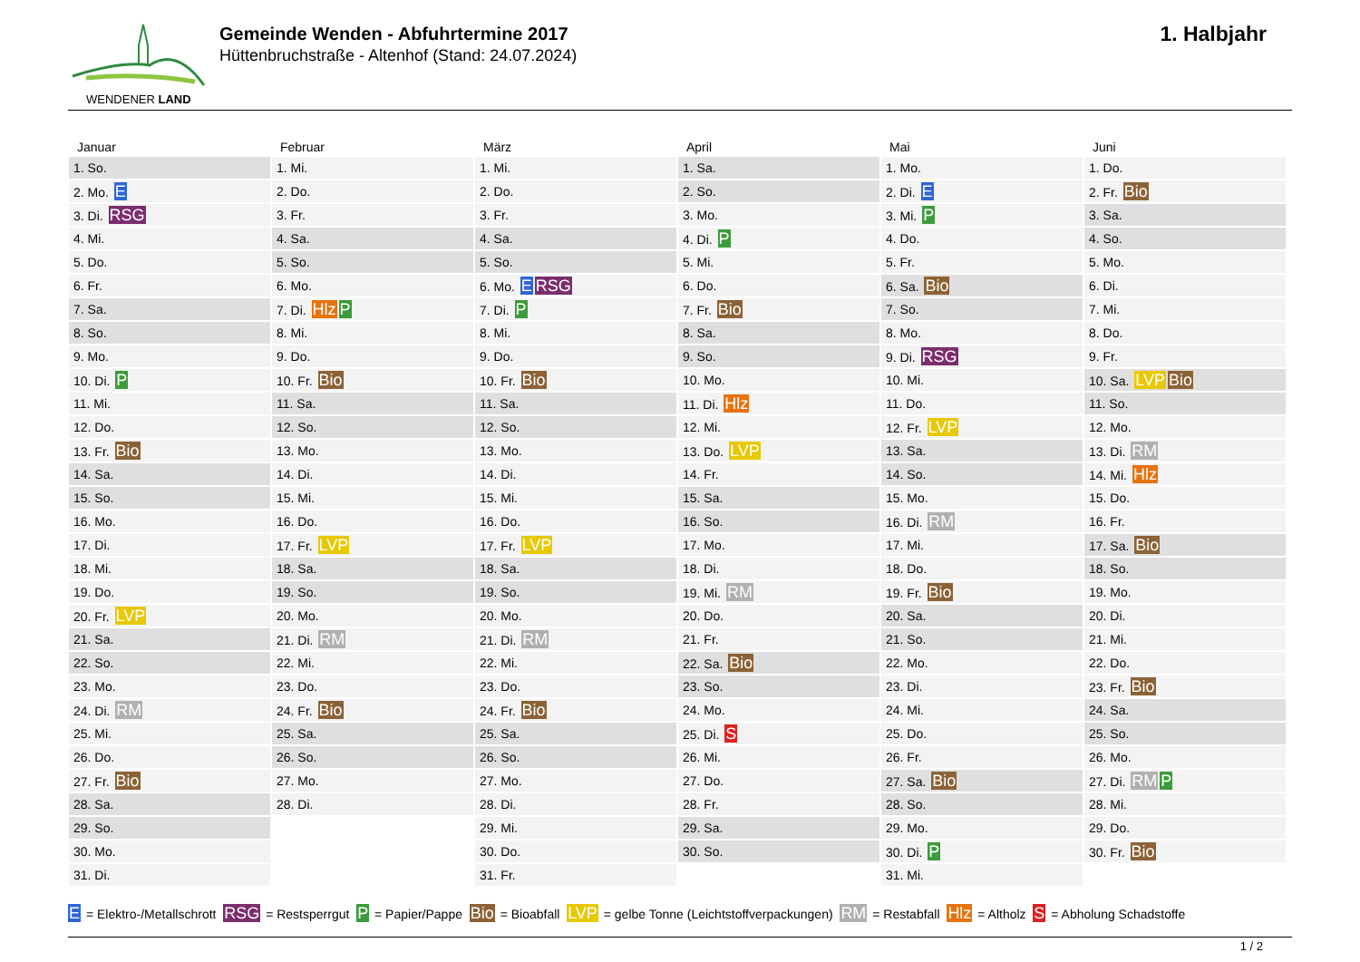WENDENER LAND
Gemeinde Wenden - Abfuhrtermine 2017
Hüttenbruchstraße - Altenhof (Stand: 24.07.2024)
1. Halbjahr
Januar
| 1. So. |
| 2. Mo. E |
| 3. Di. RSG |
| 4. Mi. |
| 5. Do. |
| 6. Fr. |
| 7. Sa. |
| 8. So. |
| 9. Mo. |
| 10. Di. P |
| 11. Mi. |
| 12. Do. |
| 13. Fr. Bio |
| 14. Sa. |
| 15. So. |
| 16. Mo. |
| 17. Di. |
| 18. Mi. |
| 19. Do. |
| 20. Fr. LVP |
| 21. Sa. |
| 22. So. |
| 23. Mo. |
| 24. Di. RM |
| 25. Mi. |
| 26. Do. |
| 27. Fr. Bio |
| 28. Sa. |
| 29. So. |
| 30. Mo. |
| 31. Di. |
Februar
| 1. Mi. |
| 2. Do. |
| 3. Fr. |
| 4. Sa. |
| 5. So. |
| 6. Mo. |
| 7. Di. Hlz P |
| 8. Mi. |
| 9. Do. |
| 10. Fr. Bio |
| 11. Sa. |
| 12. So. |
| 13. Mo. |
| 14. Di. |
| 15. Mi. |
| 16. Do. |
| 17. Fr. LVP |
| 18. Sa. |
| 19. So. |
| 20. Mo. |
| 21. Di. RM |
| 22. Mi. |
| 23. Do. |
| 24. Fr. Bio |
| 25. Sa. |
| 26. So. |
| 27. Mo. |
| 28. Di. |
März
| 1. Mi. |
| 2. Do. |
| 3. Fr. |
| 4. Sa. |
| 5. So. |
| 6. Mo. E RSG |
| 7. Di. P |
| 8. Mi. |
| 9. Do. |
| 10. Fr. Bio |
| 11. Sa. |
| 12. So. |
| 13. Mo. |
| 14. Di. |
| 15. Mi. |
| 16. Do. |
| 17. Fr. LVP |
| 18. Sa. |
| 19. So. |
| 20. Mo. |
| 21. Di. RM |
| 22. Mi. |
| 23. Do. |
| 24. Fr. Bio |
| 25. Sa. |
| 26. So. |
| 27. Mo. |
| 28. Di. |
| 29. Mi. |
| 30. Do. |
| 31. Fr. |
April
| 1. Sa. |
| 2. So. |
| 3. Mo. |
| 4. Di. P |
| 5. Mi. |
| 6. Do. |
| 7. Fr. Bio |
| 8. Sa. |
| 9. So. |
| 10. Mo. |
| 11. Di. Hlz |
| 12. Mi. |
| 13. Do. LVP |
| 14. Fr. |
| 15. Sa. |
| 16. So. |
| 17. Mo. |
| 18. Di. |
| 19. Mi. RM |
| 20. Do. |
| 21. Fr. |
| 22. Sa. Bio |
| 23. So. |
| 24. Mo. |
| 25. Di. S |
| 26. Mi. |
| 27. Do. |
| 28. Fr. |
| 29. Sa. |
| 30. So. |
Mai
| 1. Mo. |
| 2. Di. E |
| 3. Mi. P |
| 4. Do. |
| 5. Fr. |
| 6. Sa. Bio |
| 7. So. |
| 8. Mo. |
| 9. Di. RSG |
| 10. Mi. |
| 11. Do. |
| 12. Fr. LVP |
| 13. Sa. |
| 14. So. |
| 15. Mo. |
| 16. Di. RM |
| 17. Mi. |
| 18. Do. |
| 19. Fr. Bio |
| 20. Sa. |
| 21. So. |
| 22. Mo. |
| 23. Di. |
| 24. Mi. |
| 25. Do. |
| 26. Fr. |
| 27. Sa. Bio |
| 28. So. |
| 29. Mo. |
| 30. Di. P |
| 31. Mi. |
Juni
| 1. Do. |
| 2. Fr. Bio |
| 3. Sa. |
| 4. So. |
| 5. Mo. |
| 6. Di. |
| 7. Mi. |
| 8. Do. |
| 9. Fr. |
| 10. Sa. LVP Bio |
| 11. So. |
| 12. Mo. |
| 13. Di. RM |
| 14. Mi. Hlz |
| 15. Do. |
| 16. Fr. |
| 17. Sa. Bio |
| 18. So. |
| 19. Mo. |
| 20. Di. |
| 21. Mi. |
| 22. Do. |
| 23. Fr. Bio |
| 24. Sa. |
| 25. So. |
| 26. Mo. |
| 27. Di. RM P |
| 28. Mi. |
| 29. Do. |
| 30. Fr. Bio |
E = Elektro-/Metallschrott RSG = Restsperrgut P = Papier/Pappe Bio = Bioabfall LVP = gelbe Tonne (Leichtstoffverpackungen) RM = Restabfall Hlz = Altholz S = Abholung Schadstoffe
1 / 2